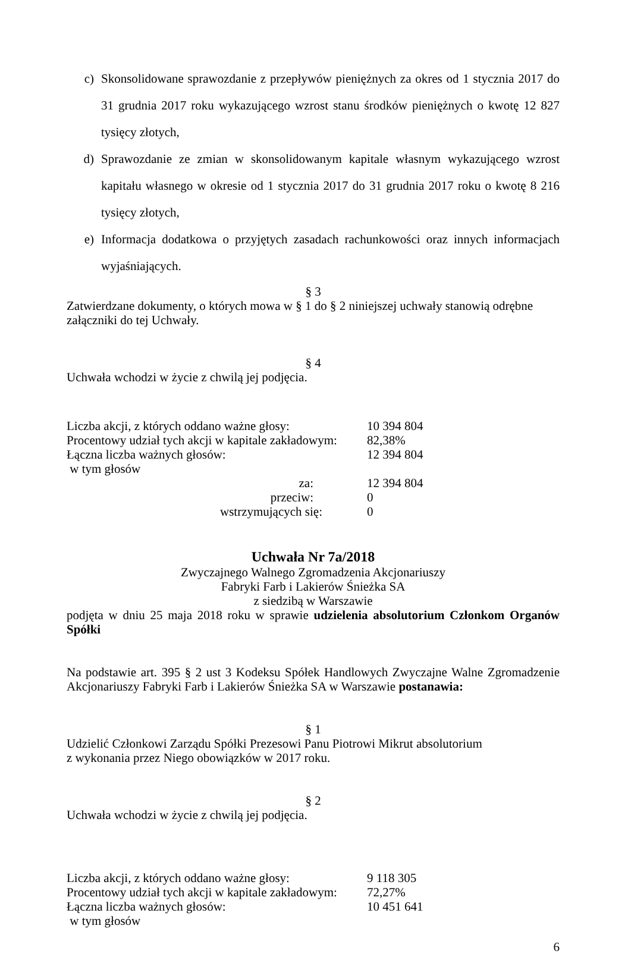c) Skonsolidowane sprawozdanie z przepływów pieniężnych za okres od 1 stycznia 2017 do 31 grudnia 2017 roku wykazującego wzrost stanu środków pieniężnych o kwotę 12 827 tysięcy złotych,
d) Sprawozdanie ze zmian w skonsolidowanym kapitale własnym wykazującego wzrost kapitału własnego w okresie od 1 stycznia 2017 do 31 grudnia 2017 roku o kwotę 8 216 tysięcy złotych,
e) Informacja dodatkowa o przyjętych zasadach rachunkowości oraz innych informacjach wyjaśniających.
§ 3
Zatwierdzane dokumenty, o których mowa w § 1 do § 2 niniejszej uchwały stanowią odrębne załączniki do tej Uchwały.
§ 4
Uchwała wchodzi w życie z chwilą jej podjęcia.
| Liczba akcji, z których oddano ważne głosy: | 10 394 804 |
| Procentowy udział tych akcji w kapitale zakładowym: | 82,38% |
| Łączna liczba ważnych głosów: | 12 394 804 |
| w tym głosów | |
| za: | 12 394 804 |
| przeciw: | 0 |
| wstrzymujących się: | 0 |
Uchwała Nr 7a/2018
Zwyczajnego Walnego Zgromadzenia Akcjonariuszy
Fabryki Farb i Lakierów Śnieżka SA
z siedzibą w Warszawie
podjęta w dniu 25 maja 2018 roku w sprawie udzielenia absolutorium Członkom Organów Spółki
Na podstawie art. 395 § 2 ust 3 Kodeksu Spółek Handlowych Zwyczajne Walne Zgromadzenie Akcjonariuszy Fabryki Farb i Lakierów Śnieżka SA w Warszawie postanawia:
§ 1
Udzielić Członkowi Zarządu Spółki Prezesowi Panu Piotrowi Mikrut absolutorium
z wykonania przez Niego obowiązków w 2017 roku.
§ 2
Uchwała wchodzi w życie z chwilą jej podjęcia.
| Liczba akcji, z których oddano ważne głosy: | 9 118 305 |
| Procentowy udział tych akcji w kapitale zakładowym: | 72,27% |
| Łączna liczba ważnych głosów: | 10 451 641 |
| w tym głosów | |
6